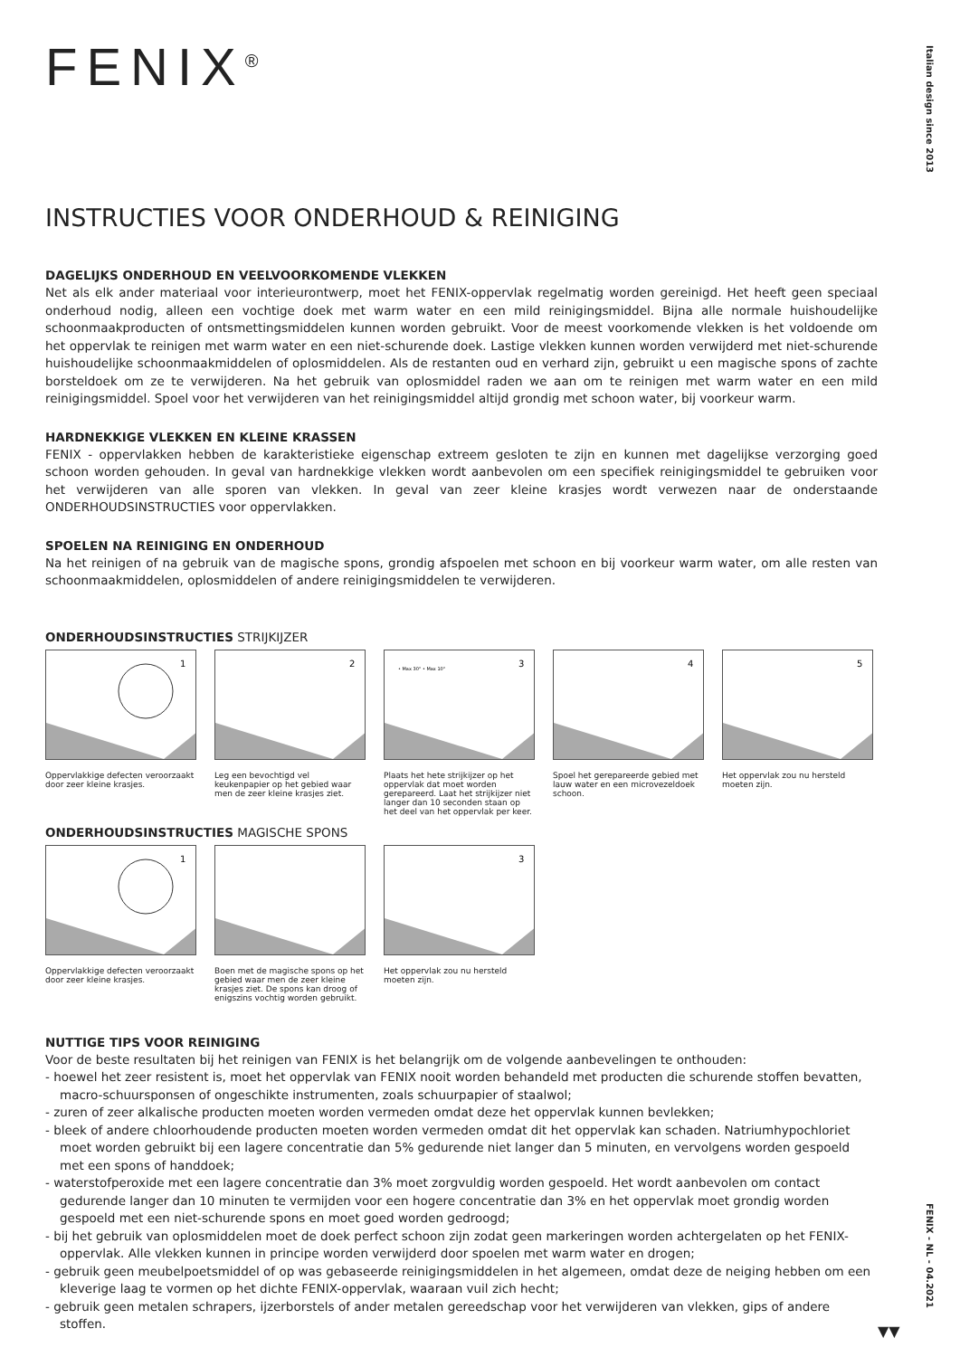Italian design since 2013
FENIX - NL - 04.2021
FENIX<sup>®</sup>
INSTRUCTIES VOOR ONDERHOUD & REINIGING
DAGELIJKS ONDERHOUD EN VEELVOORKOMENDE VLEKKEN
Net als elk ander materiaal voor interieurontwerp, moet het FENIX-oppervlak regelmatig worden gereinigd. Het heeft geen speciaal onderhoud nodig, alleen een vochtige doek met warm water en een mild reinigingsmiddel. Bijna alle normale huishoudelijke schoonmaakproducten of ontsmettingsmiddelen kunnen worden gebruikt. Voor de meest voorkomende vlekken is het voldoende om het oppervlak te reinigen met warm water en een niet-schurende doek. Lastige vlekken kunnen worden verwijderd met niet-schurende huishoudelijke schoonmaakmiddelen of oplosmiddelen. Als de restanten oud en verhard zijn, gebruikt u een magische spons of zachte borsteldoek om ze te verwijderen. Na het gebruik van oplosmiddel raden we aan om te reinigen met warm water en een mild reinigingsmiddel. Spoel voor het verwijderen van het reinigingsmiddel altijd grondig met schoon water, bij voorkeur warm.
HARDNEKKIGE VLEKKEN EN KLEINE KRASSEN
FENIX - oppervlakken hebben de karakteristieke eigenschap extreem gesloten te zijn en kunnen met dagelijkse verzorging goed schoon worden gehouden. In geval van hardnekkige vlekken wordt aanbevolen om een specifiek reinigingsmiddel te gebruiken voor het verwijderen van alle sporen van vlekken. In geval van zeer kleine krasjes wordt verwezen naar de onderstaande ONDERHOUDSINSTRUCTIES voor oppervlakken.
SPOELEN NA REINIGING EN ONDERHOUD
Na het reinigen of na gebruik van de magische spons, grondig afspoelen met schoon en bij voorkeur warm water, om alle resten van schoonmaakmiddelen, oplosmiddelen of andere reinigingsmiddelen te verwijderen.
ONDERHOUDSINSTRUCTIES STRIJKIJZER
1
Oppervlakkige defecten veroorzaakt door zeer kleine krasjes.
2
Leg een bevochtigd vel keukenpapier op het gebied waar men de zeer kleine krasjes ziet.
• Max 30° • Max 10"
3
Plaats het hete strijkijzer op het oppervlak dat moet worden gerepareerd. Laat het strijkijzer niet langer dan 10 seconden staan op het deel van het oppervlak per keer.
4
Spoel het gerepareerde gebied met lauw water en een microvezeldoek schoon.
5
Het oppervlak zou nu hersteld moeten zijn.
ONDERHOUDSINSTRUCTIES MAGISCHE SPONS
1
Oppervlakkige defecten veroorzaakt door zeer kleine krasjes.
Boen met de magische spons op het gebied waar men de zeer kleine krasjes ziet. De spons kan droog of enigszins vochtig worden gebruikt.
3
Het oppervlak zou nu hersteld moeten zijn.
NUTTIGE TIPS VOOR REINIGING
Voor de beste resultaten bij het reinigen van FENIX is het belangrijk om de volgende aanbevelingen te onthouden:
- hoewel het zeer resistent is, moet het oppervlak van FENIX nooit worden behandeld met producten die schurende stoffen bevatten, macro-schuursponsen of ongeschikte instrumenten, zoals schuurpapier of staalwol;
- zuren of zeer alkalische producten moeten worden vermeden omdat deze het oppervlak kunnen bevlekken;
- bleek of andere chloorhoudende producten moeten worden vermeden omdat dit het oppervlak kan schaden. Natriumhypochloriet moet worden gebruikt bij een lagere concentratie dan 5% gedurende niet langer dan 5 minuten, en vervolgens worden gespoeld met een spons of handdoek;
- waterstofperoxide met een lagere concentratie dan 3% moet zorgvuldig worden gespoeld. Het wordt aanbevolen om contact gedurende langer dan 10 minuten te vermijden voor een hogere concentratie dan 3% en het oppervlak moet grondig worden gespoeld met een niet-schurende spons en moet goed worden gedroogd;
- bij het gebruik van oplosmiddelen moet de doek perfect schoon zijn zodat geen markeringen worden achtergelaten op het FENIX-oppervlak. Alle vlekken kunnen in principe worden verwijderd door spoelen met warm water en drogen;
- gebruik geen meubelpoetsmiddel of op was gebaseerde reinigingsmiddelen in het algemeen, omdat deze de neiging hebben om een kleverige laag te vormen op het dichte FENIX-oppervlak, waaraan vuil zich hecht;
- gebruik geen metalen schrapers, ijzerborstels of ander metalen gereedschap voor het verwijderen van vlekken, gips of andere stoffen.
▼▼